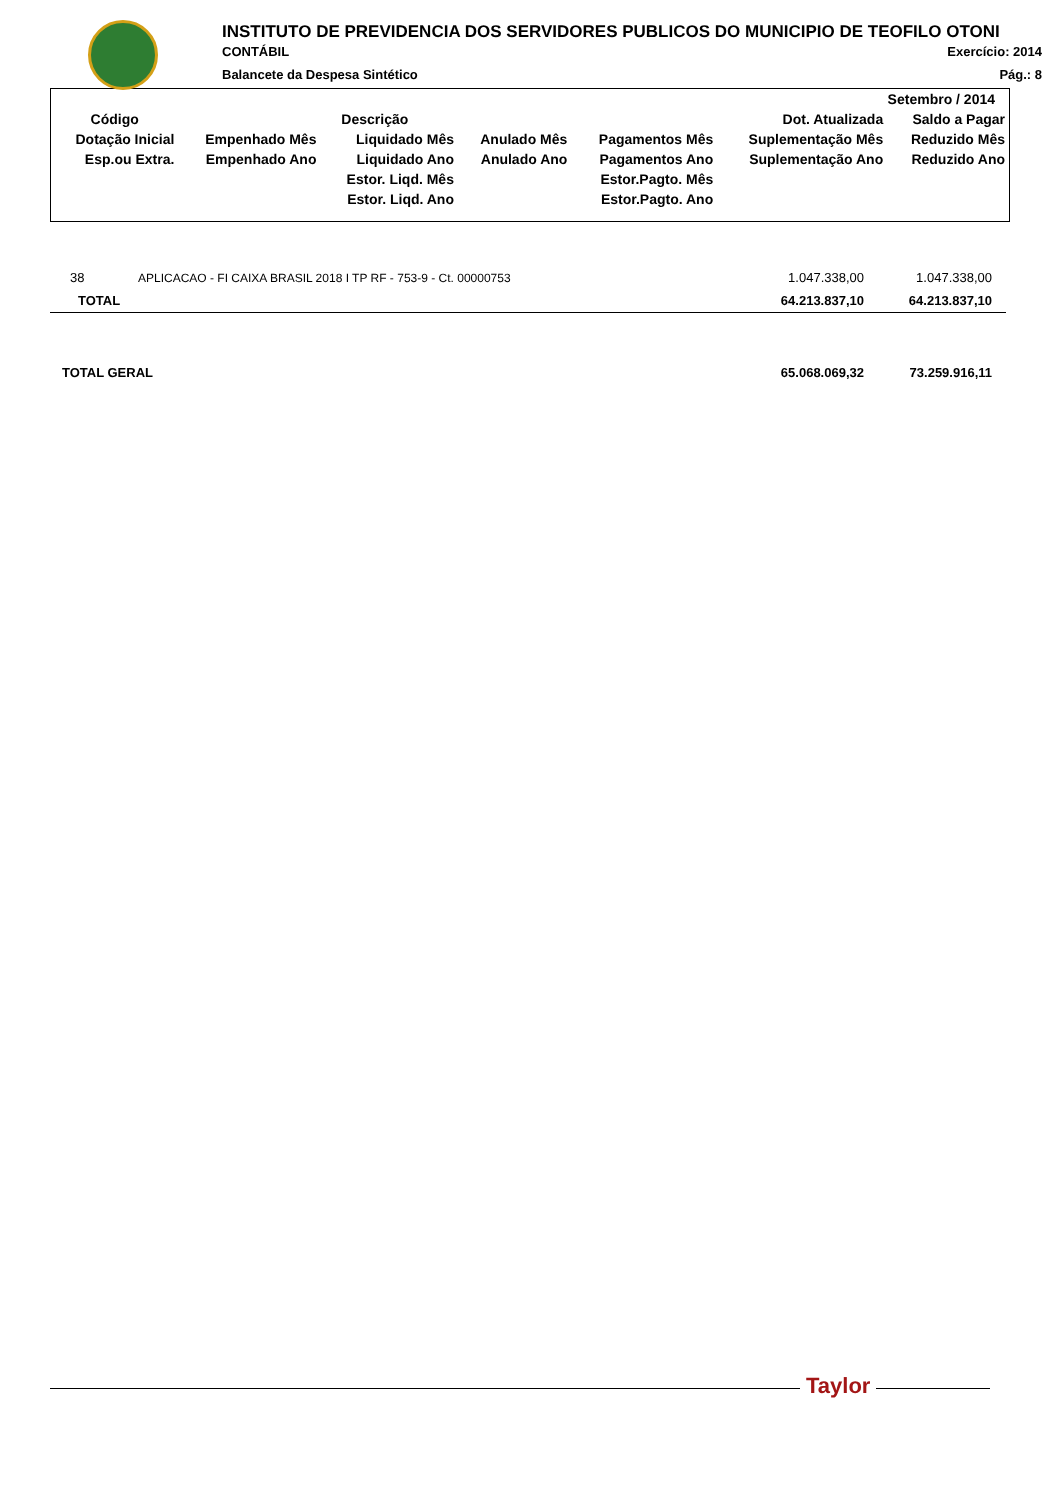INSTITUTO DE PREVIDENCIA DOS SERVIDORES PUBLICOS DO MUNICIPIO DE TEOFILO OTONI
CONTÁBIL Exercício: 2014
Balancete da Despesa Sintético Pág.: 8
| Setembro / 2014 | | | | | | |
| --- | --- | --- | --- | --- | --- | --- |
| Código | Descrição | | | | Dot. Atualizada | Saldo a Pagar |
| Dotação Inicial | Empenhado Mês | Liquidado Mês | Anulado Mês | Pagamentos Mês | Suplementação Mês | Reduzido Mês |
| Esp.ou Extra. | Empenhado Ano | Liquidado Ano | Anulado Ano | Pagamentos Ano | Suplementação Ano | Reduzido Ano |
| | | Estor. Liqd. Mês | | Estor.Pagto. Mês | | |
| | | Estor. Liqd. Ano | | Estor.Pagto. Ano | | |
| 38 | APLICACAO - FI CAIXA BRASIL 2018 I TP RF - 753-9 - Ct. 00000753 | 1.047.338,00 | 1.047.338,00 |
| TOTAL | | 64.213.837,10 | 64.213.837,10 |
| TOTAL GERAL | | 65.068.069,32 | 73.259.916,11 |
Taylor